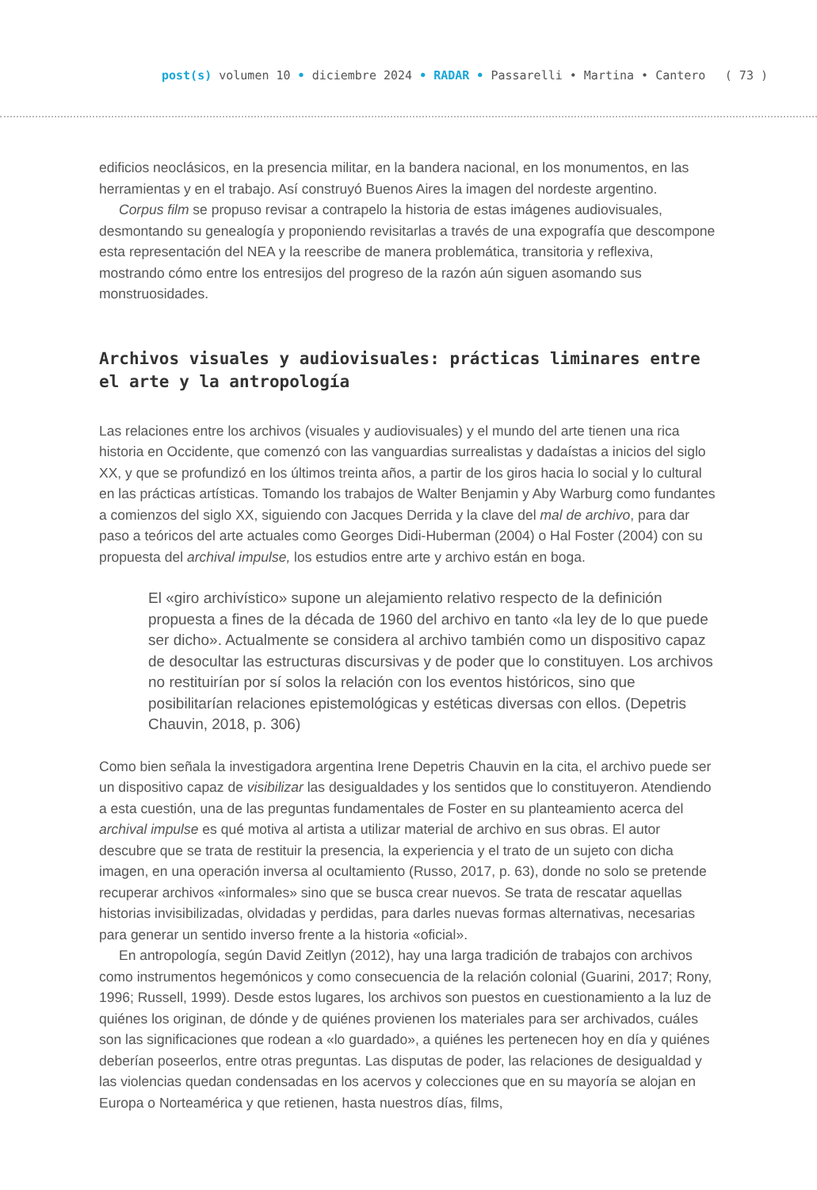post(s) volumen 10 • diciembre 2024 • RADAR • Passarelli • Martina • Cantero
( 73 )
edificios neoclásicos, en la presencia militar, en la bandera nacional, en los monumentos, en las herramientas y en el trabajo. Así construyó Buenos Aires la imagen del nordeste argentino.
Corpus film se propuso revisar a contrapelo la historia de estas imágenes audiovisuales, desmontando su genealogía y proponiendo revisitarlas a través de una expografía que descompone esta representación del NEA y la reescribe de manera problemática, transitoria y reflexiva, mostrando cómo entre los entresijos del progreso de la razón aún siguen asomando sus monstruosidades.
Archivos visuales y audiovisuales: prácticas liminares entre el arte y la antropología
Las relaciones entre los archivos (visuales y audiovisuales) y el mundo del arte tienen una rica historia en Occidente, que comenzó con las vanguardias surrealistas y dadaístas a inicios del siglo XX, y que se profundizó en los últimos treinta años, a partir de los giros hacia lo social y lo cultural en las prácticas artísticas. Tomando los trabajos de Walter Benjamin y Aby Warburg como fundantes a comienzos del siglo XX, siguiendo con Jacques Derrida y la clave del mal de archivo, para dar paso a teóricos del arte actuales como Georges Didi-Huberman (2004) o Hal Foster (2004) con su propuesta del archival impulse, los estudios entre arte y archivo están en boga.
El «giro archivístico» supone un alejamiento relativo respecto de la definición propuesta a fines de la década de 1960 del archivo en tanto «la ley de lo que puede ser dicho». Actualmente se considera al archivo también como un dispositivo capaz de desocultar las estructuras discursivas y de poder que lo constituyen. Los archivos no restituirían por sí solos la relación con los eventos históricos, sino que posibilitarían relaciones epistemológicas y estéticas diversas con ellos. (Depetris Chauvin, 2018, p. 306)
Como bien señala la investigadora argentina Irene Depetris Chauvin en la cita, el archivo puede ser un dispositivo capaz de visibilizar las desigualdades y los sentidos que lo constituyeron. Atendiendo a esta cuestión, una de las preguntas fundamentales de Foster en su planteamiento acerca del archival impulse es qué motiva al artista a utilizar material de archivo en sus obras. El autor descubre que se trata de restituir la presencia, la experiencia y el trato de un sujeto con dicha imagen, en una operación inversa al ocultamiento (Russo, 2017, p. 63), donde no solo se pretende recuperar archivos «informales» sino que se busca crear nuevos. Se trata de rescatar aquellas historias invisibilizadas, olvidadas y perdidas, para darles nuevas formas alternativas, necesarias para generar un sentido inverso frente a la historia «oficial».
En antropología, según David Zeitlyn (2012), hay una larga tradición de trabajos con archivos como instrumentos hegemónicos y como consecuencia de la relación colonial (Guarini, 2017; Rony, 1996; Russell, 1999). Desde estos lugares, los archivos son puestos en cuestionamiento a la luz de quiénes los originan, de dónde y de quiénes provienen los materiales para ser archivados, cuáles son las significaciones que rodean a «lo guardado», a quiénes les pertenecen hoy en día y quiénes deberían poseerlos, entre otras preguntas. Las disputas de poder, las relaciones de desigualdad y las violencias quedan condensadas en los acervos y colecciones que en su mayoría se alojan en Europa o Norteamérica y que retienen, hasta nuestros días, films,